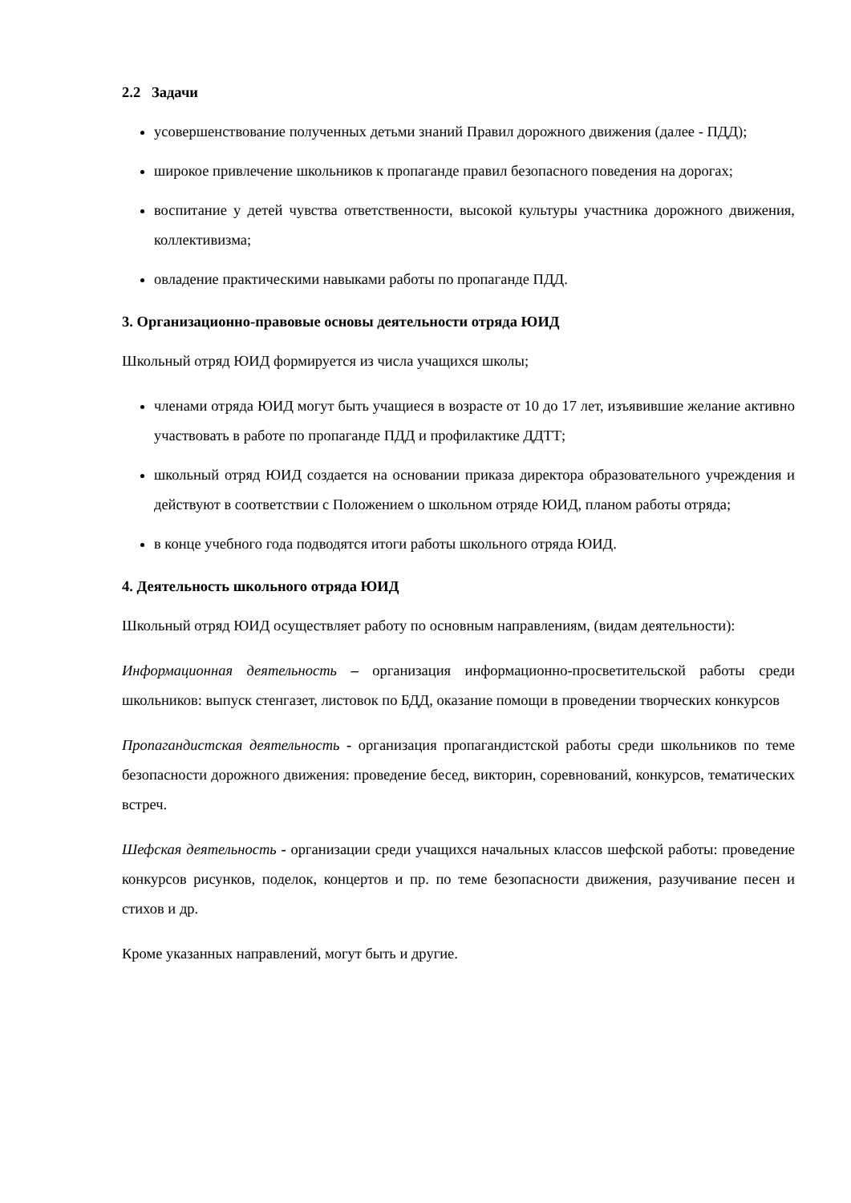2.2 Задачи
усовершенствование полученных детьми знаний Правил дорожного движения (далее - ПДД);
широкое привлечение школьников к пропаганде правил безопасного поведения на дорогах;
воспитание у детей чувства ответственности, высокой культуры участника дорожного движения, коллективизма;
овладение практическими навыками работы по пропаганде ПДД.
3. Организационно-правовые основы деятельности отряда ЮИД
Школьный отряд ЮИД формируется из числа учащихся школы;
членами отряда ЮИД могут быть учащиеся в возрасте от 10 до 17 лет, изъявившие желание активно участвовать в работе по пропаганде ПДД и профилактике ДДТТ;
школьный отряд ЮИД создается на основании приказа директора образовательного учреждения и действуют в соответствии с Положением о школьном отряде ЮИД, планом работы отряда;
в конце учебного года подводятся итоги работы школьного отряда ЮИД.
4. Деятельность школьного отряда ЮИД
Школьный отряд ЮИД осуществляет работу по основным направлениям, (видам деятельности):
Информационная деятельность – организация информационно-просветительской работы среди школьников: выпуск стенгазет, листовок по БДД, оказание помощи в проведении творческих конкурсов
Пропагандистская деятельность - организация пропагандистской работы среди школьников по теме безопасности дорожного движения: проведение бесед, викторин, соревнований, конкурсов, тематических встреч.
Шефская деятельность - организации среди учащихся начальных классов шефской работы: проведение конкурсов рисунков, поделок, концертов и пр. по теме безопасности движения, разучивание песен и стихов и др.
Кроме указанных направлений, могут быть и другие.